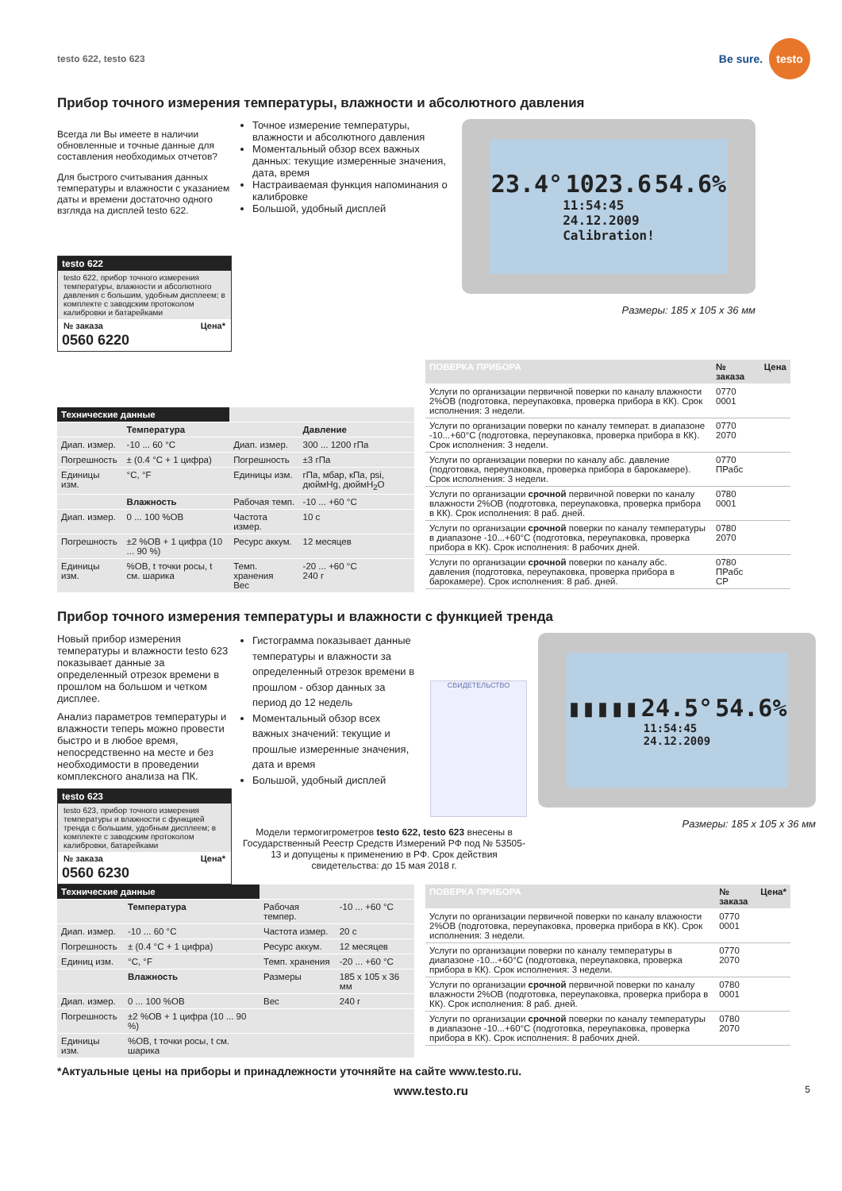testo 622, testo 623
Be sure. testo
Прибор точного измерения температуры, влажности и абсолютного давления
Всегда ли Вы имеете в наличии обновленные и точные данные для составления необходимых отчетов?
Для быстрого считывания данных температуры и влажности с указанием даты и времени достаточно одного взгляда на дисплей testo 622.
testo 622
testo 622, прибор точного измерения температуры, влажности и абсолютного давления с большим, удобным дисплеем; в комплекте с заводским протоколом калибровки и батарейками
№ заказа Цена*
0560 6220
Точное измерение температуры, влажности и абсолютного давления
Моментальный обзор всех важных данных: текущие измеренные значения, дата, время
Настраиваемая функция напоминания о калибровке
Большой, удобный дисплей
23.4° 1023.6 54.6% 11:54:45
24.12.2009
Calibration!
Размеры: 185 x 105 x 36 мм
| Технические данные | | | |
| --- | --- | --- | --- |
| | Температура | | Давление |
| Диап. измер. | -10 ... 60 °C | Диап. измер. | 300 ... 1200 гПа |
| Погрешность | ± (0.4 °C + 1 цифра) | Погрешность | ±3 гПа |
| Единицы изм. | °C, °F | Единицы изм. | гПа, мбар, кПа, psi, дюймHg, дюймH<sub>2</sub>O |
| | Влажность | Рабочая темп. | -10 ... +60 °C |
| Диап. измер. | 0 ... 100 %ОВ | Частота измер. | 10 с |
| Погрешность | ±2 %ОВ + 1 цифра (10 ... 90 %) | Ресурс аккум. | 12 месяцев |
| Единицы изм. | %ОВ, t точки росы, t см. шарика | Темп. хранения Вес | -20 ... +60 °C 240 г |
| ПОВЕРКА ПРИБОРА | № заказа | Цена |
| --- | --- | --- |
| Услуги по организации первичной поверки по каналу влажности 2%ОВ (подготовка, переупаковка, проверка прибора в КК). Срок исполнения: 3 недели. | 0770 0001 | |
| Услуги по организации поверки по каналу температ. в диапазоне -10...+60°C (подготовка, переупаковка, проверка прибора в КК). Срок исполнения: 3 недели. | 0770 2070 | |
| Услуги по организации поверки по каналу абс. давление (подготовка, переупаковка, проверка прибора в барокамере). Срок исполнения: 3 недели. | 0770 ПРабс | |
| Услуги по организации срочной первичной поверки по каналу влажности 2%ОВ (подготовка, переупаковка, проверка прибора в КК). Срок исполнения: 8 раб. дней. | 0780 0001 | |
| Услуги по организации срочной поверки по каналу температуры в диапазоне -10...+60°C (подготовка, переупаковка, проверка прибора в КК). Срок исполнения: 8 рабочих дней. | 0780 2070 | |
| Услуги по организации срочной поверки по каналу абс. давления (подготовка, переупаковка, проверка прибора в барокамере). Срок исполнения: 8 раб. дней. | 0780 ПРабс СР | |
Прибор точного измерения температуры и влажности с функцией тренда
Новый прибор измерения температуры и влажности testo 623 показывает данные за определенный отрезок времени в прошлом на большом и четком дисплее.
Анализ параметров температуры и влажности теперь можно провести быстро и в любое время, непосредственно на месте и без необходимости в проведении комплексного анализа на ПК.
testo 623
testo 623, прибор точного измерения температуры и влажности с функцией тренда с большим, удобным дисплеем; в комплекте с заводским протоколом калибровки, батарейками
№ заказа Цена*
0560 6230
Гистограмма показывает данные температуры и влажности за определенный отрезок времени в прошлом - обзор данных за период до 12 недель
Моментальный обзор всех важных значений: текущие и прошлые измеренные значения, дата и время
Большой, удобный дисплей
СВИДЕТЕЛЬСТВО
Модели термогигрометров testo 622, testo 623 внесены в Государственный Реестр Средств Измерений РФ под № 53505-13 и допущены к применению в РФ. Срок действия свидетельства: до 15 мая 2018 г.
▮▮▮▮▮ 24.5° 54.6% 11:54:45
24.12.2009
Размеры: 185 x 105 x 36 мм
| Технические данные | | | |
| --- | --- | --- | --- |
| | Температура | Рабочая темпер. | -10 ... +60 °C |
| Диап. измер. | -10 ... 60 °C | Частота измер. | 20 с |
| Погрешность | ± (0.4 °C + 1 цифра) | Ресурс аккум. | 12 месяцев |
| Единиц изм. | °C, °F | Темп. хранения | -20 ... +60 °C |
| | Влажность | Размеры | 185 x 105 x 36 мм |
| Диап. измер. | 0 ... 100 %ОВ | Вес | 240 г |
| Погрешность | ±2 %ОВ + 1 цифра (10 ... 90 %) | | |
| Единицы изм. | %ОВ, t точки росы, t см. шарика | | |
| ПОВЕРКА ПРИБОРА | № заказа | Цена* |
| --- | --- | --- |
| Услуги по организации первичной поверки по каналу влажности 2%ОВ (подготовка, переупаковка, проверка прибора в КК). Срок исполнения: 3 недели. | 0770 0001 | |
| Услуги по организации поверки по каналу температуры в диапазоне -10...+60°C (подготовка, переупаковка, проверка прибора в КК). Срок исполнения: 3 недели. | 0770 2070 | |
| Услуги по организации срочной первичной поверки по каналу влажности 2%ОВ (подготовка, переупаковка, проверка прибора в КК). Срок исполнения: 8 раб. дней. | 0780 0001 | |
| Услуги по организации срочной поверки по каналу температуры в диапазоне -10...+60°C (подготовка, переупаковка, проверка прибора в КК). Срок исполнения: 8 рабочих дней. | 0780 2070 | |
*Актуальные цены на приборы и принадлежности уточняйте на сайте www.testo.ru.
www.testo.ru 5